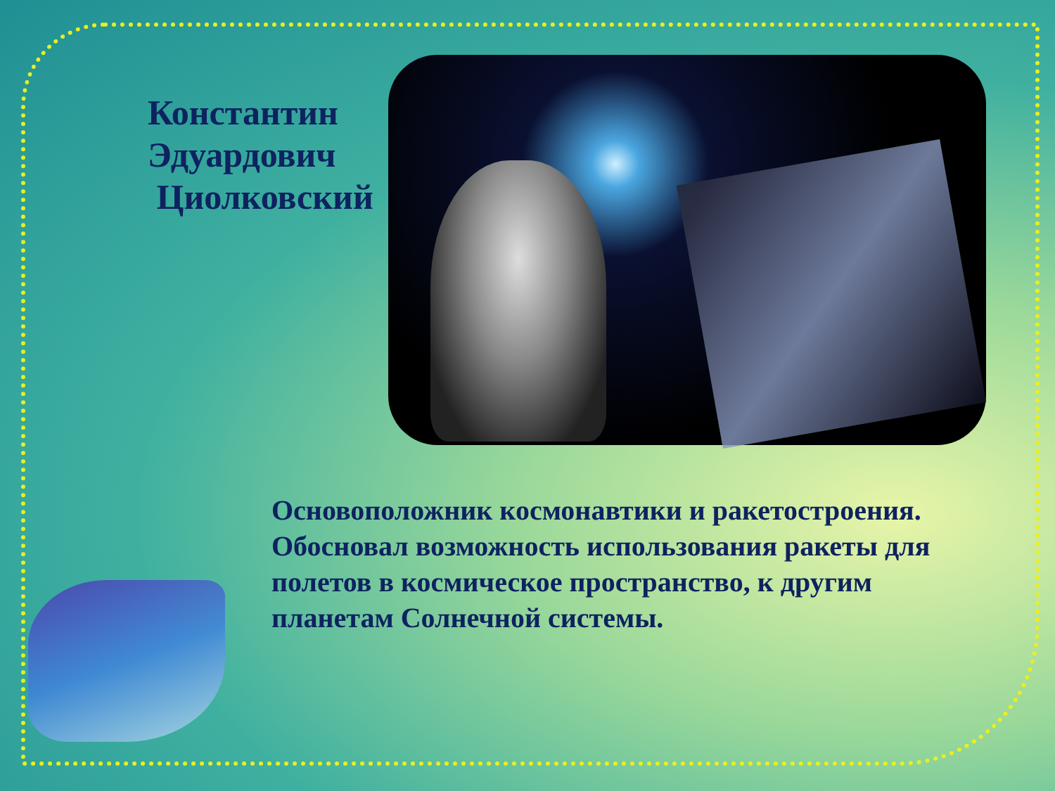Константин
Эдуардович
Циолковский
Основоположник космонавтики и ракетостроения. Обосновал возможность использования ракеты для полетов в космическое пространство, к другим планетам Солнечной системы.